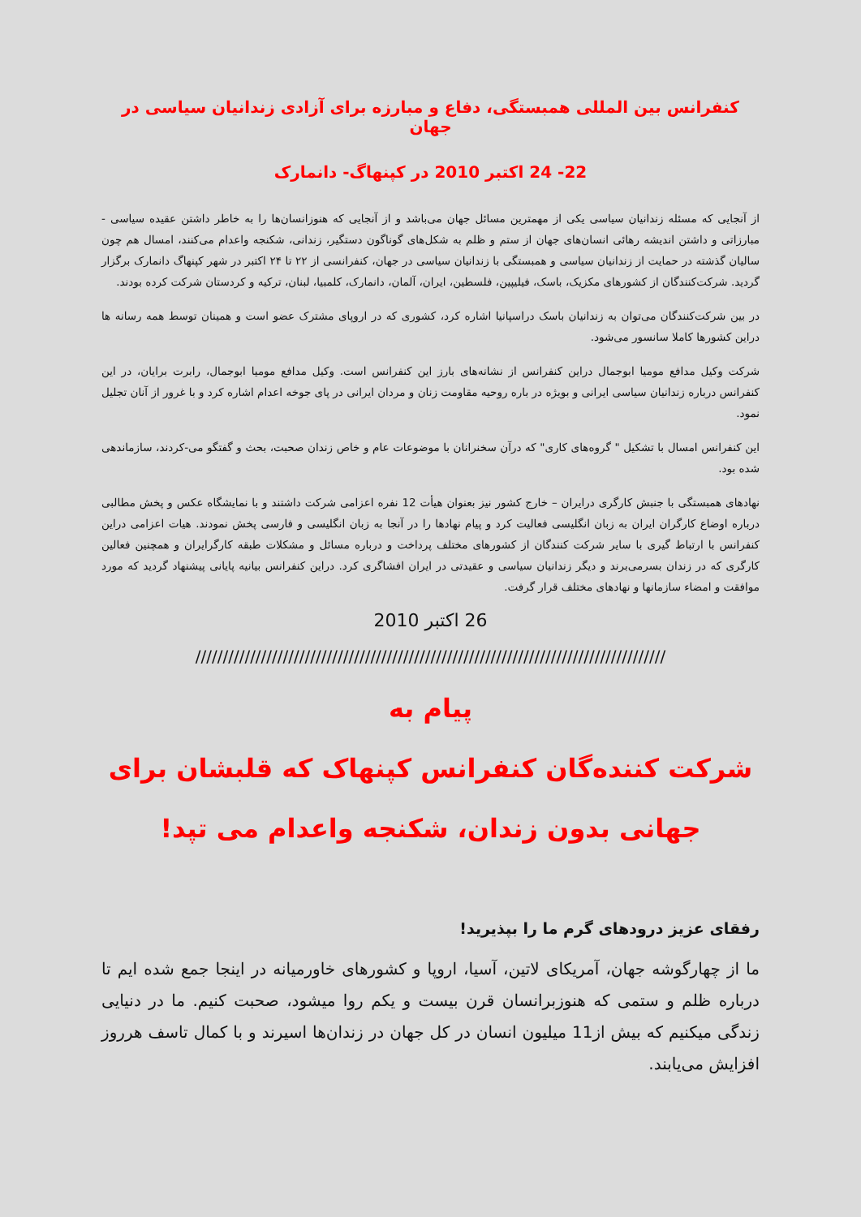کنفرانس بین المللی همبستگی، دفاع و مبارزه برای آزادی زندانیان سیاسی در جهان
22- 24 اکتبر 2010 در کپنهاگ- دانمارک
از آنجایی که مسئله زندانیان سیاسی یکی از مهمترین مسائل جهان می‌باشد و از آنجایی که هنوزانسان‌ها را به خاطر داشتن عقیده سیاسی - مبارزاتی و داشتن اندیشه رهائی انسان‌های جهان از ستم و ظلم به شکل‌های گوناگون دستگیر، زندانی، شکنجه واعدام می‌کنند، امسال هم چون سالیان گذشته در حمایت از زندانیان سیاسی و همبستگی با زندانیان سیاسی در جهان، کنفرانسی از ۲۲ تا ۲۴ اکتبر در شهر کپنهاگ دانمارک برگزار گردید. شرکت‌کنندگان از کشورهای مکزیک، باسک، فیلیپین، فلسطین، ایران، آلمان، دانمارک، کلمبیا، لبنان، ترکیه و کردستان شرکت کرده بودند.
در بین شرکت‌کنندگان می‌توان به زندانیان باسک دراسپانیا اشاره کرد، کشوری که در اروپای مشترک عضو است و همینان توسط همه رسانه ها دراین کشورها کاملا سانسور می‌شود.
شرکت وکیل مدافع مومیا ابوجمال دراین کنفرانس از نشانه‌های بارز این کنفرانس است. وکیل مدافع مومیا ابوجمال، رابرت برایان، در این کنفرانس درباره زندانیان سیاسی ایرانی و بویژه در باره روحیه مقاومت زنان و مردان ایرانی در پای جوخه اعدام اشاره کرد و با غرور از آنان تجلیل نمود.
این کنفرانس امسال با تشکیل " گروه‌های کاری" که درآن سخنرانان با موضوعات عام و خاص زندان صحبت، بحث و گفتگو می-کردند، سازماندهی شده بود.
نهادهای همبستگی با جنبش کارگری درایران – خارج کشور نیز بعنوان هیأت 12 نفره اعزامی شرکت داشتند و با نمایشگاه عکس و پخش مطالبی درباره اوضاع کارگران ایران به زبان انگلیسی فعالیت کرد و پیام نهادها را در آنجا به زبان انگلیسی و فارسی پخش نمودند. هیات اعزامی دراین کنفرانس با ارتباط گیری با سایر شرکت کنندگان از کشورهای مختلف پرداخت و درباره مسائل و مشکلات طبقه کارگرایران و همچنین فعالین کارگری که در زندان بسرمی‌برند و دیگر زندانیان سیاسی و عقیدتی در ایران افشاگری کرد. دراین کنفرانس بیانیه پایانی پیشنهاد گردید که مورد موافقت و امضاء سازمانها و نهادهای مختلف قرار گرفت.
26 اکتبر 2010
//////////////////////////////////////////////////////////////////////////////////////
پیام به
شرکت کننده‌گان کنفرانس کپنهاک که قلبشان برای
جهانی بدون زندان، شکنجه واعدام می تپد!
رفقای عزیز درودهای گرم ما را بپذیرید!
ما از چهارگوشه جهان، آمریکای لاتین، آسیا، اروپا و کشورهای خاورمیانه در اینجا جمع شده ایم تا درباره ظلم و ستمی که هنوزبرانسان قرن بیست و یکم روا میشود، صحبت کنیم. ما در دنیایی زندگی میکنیم که بیش از11 میلیون انسان در کل جهان در زندان‌ها اسیرند و با کمال تاسف هرروز افزایش می‌یابند.